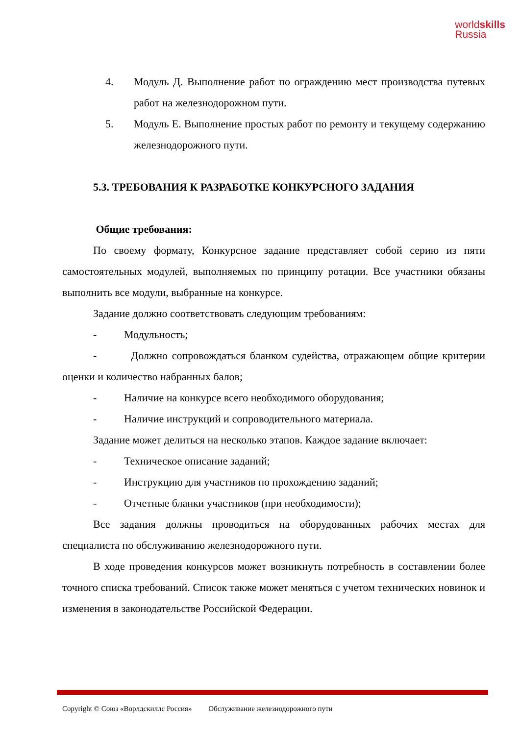worldskills
Russia
4. Модуль Д. Выполнение работ по ограждению мест производства путевых работ на железнодорожном пути.
5. Модуль Е. Выполнение простых работ по ремонту и текущему содержанию железнодорожного пути.
5.3. ТРЕБОВАНИЯ К РАЗРАБОТКЕ КОНКУРСНОГО ЗАДАНИЯ
Общие требования:
По своему формату, Конкурсное задание представляет собой серию из пяти самостоятельных модулей, выполняемых по принципу ротации. Все участники обязаны выполнить все модули, выбранные на конкурсе.
Задание должно соответствовать следующим требованиям:
- Модульность;
- Должно сопровождаться бланком судейства, отражающем общие критерии оценки и количество набранных балов;
- Наличие на конкурсе всего необходимого оборудования;
- Наличие инструкций и сопроводительного материала.
Задание может делиться на несколько этапов. Каждое задание включает:
- Техническое описание заданий;
- Инструкцию для участников по прохождению заданий;
- Отчетные бланки участников (при необходимости);
Все задания должны проводиться на оборудованных рабочих местах для специалиста по обслуживанию железнодорожного пути.
В ходе проведения конкурсов может возникнуть потребность в составлении более точного списка требований. Список также может меняться с учетом технических новинок и изменения в законодательстве Российской Федерации.
Copyright © Союз «Ворлдскиллс Россия» Обслуживание железнодорожного пути